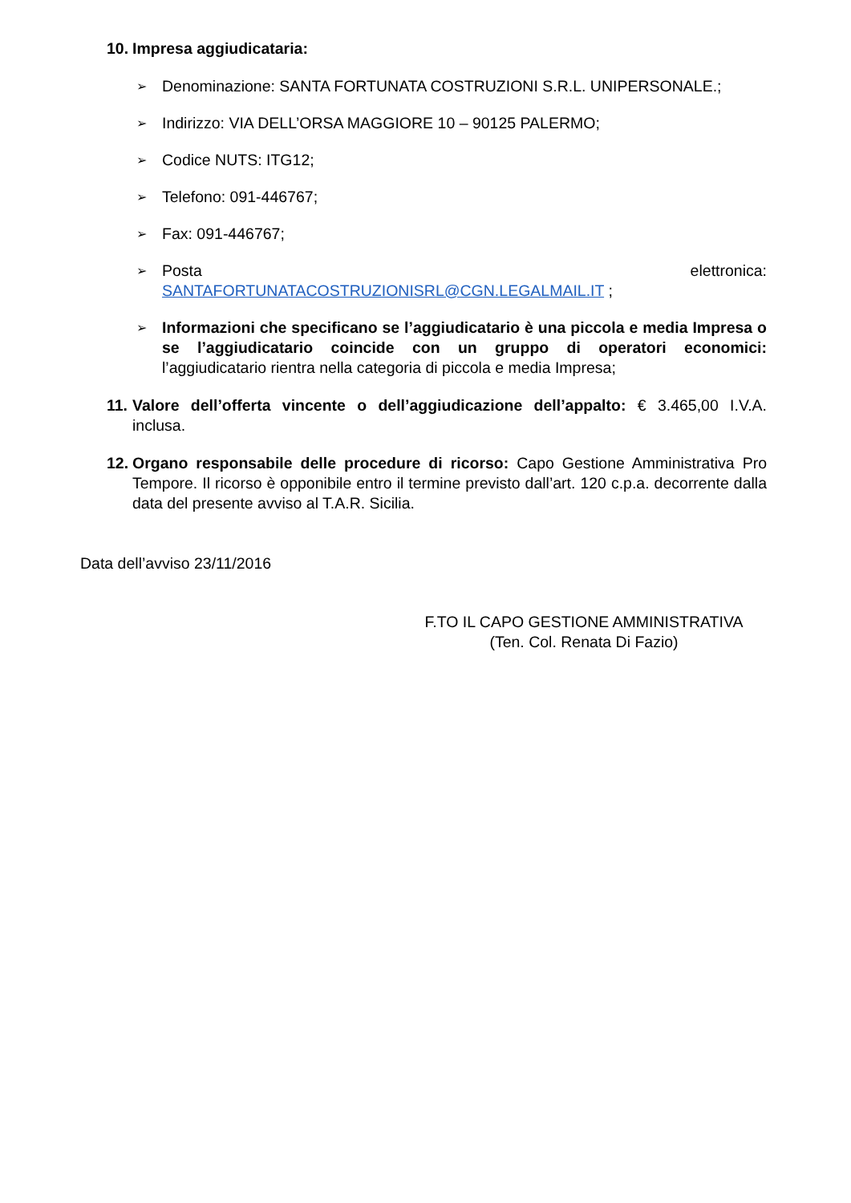10. Impresa aggiudicataria:
➢ Denominazione: SANTA FORTUNATA COSTRUZIONI S.R.L. UNIPERSONALE.;
➢ Indirizzo: VIA DELL’ORSA MAGGIORE 10 – 90125 PALERMO;
➢ Codice NUTS: ITG12;
➢ Telefono: 091-446767;
➢ Fax: 091-446767;
➢ Posta elettronica:
SANTAFORTUNATACOSTRUZIONISRL@CGN.LEGALMAIL.IT ;
➢ Informazioni che specificano se l’aggiudicatario è una piccola e media Impresa o se l’aggiudicatario coincide con un gruppo di operatori economici: l’aggiudicatario rientra nella categoria di piccola e media Impresa;
11. Valore dell’offerta vincente o dell’aggiudicazione dell’appalto: € 3.465,00 I.V.A. inclusa.
12. Organo responsabile delle procedure di ricorso: Capo Gestione Amministrativa Pro Tempore. Il ricorso è opponibile entro il termine previsto dall’art. 120 c.p.a. decorrente dalla data del presente avviso al T.A.R. Sicilia.
Data dell’avviso 23/11/2016
F.TO IL CAPO GESTIONE AMMINISTRATIVA
(Ten. Col. Renata Di Fazio)